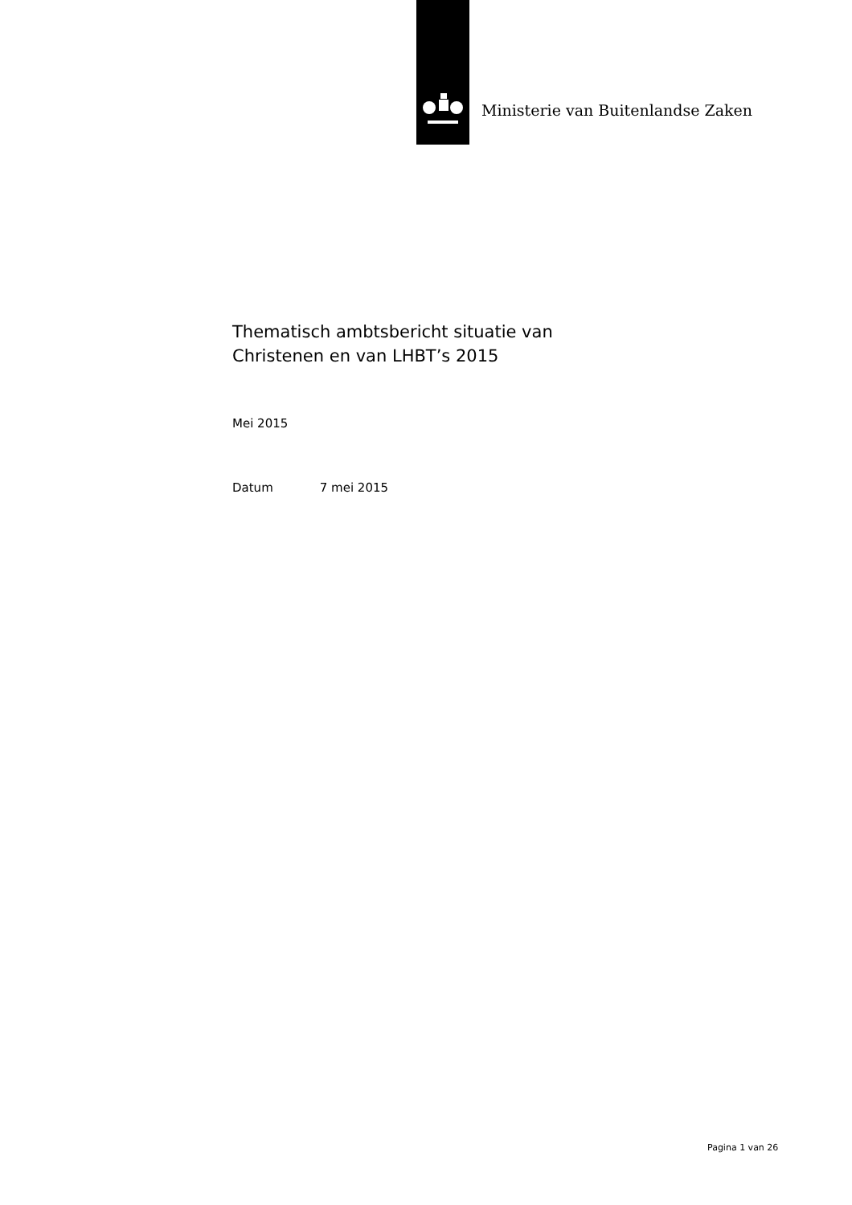Ministerie van Buitenlandse Zaken
Thematisch ambtsbericht situatie van
Christenen en van LHBT’s 2015
Mei 2015
Datum 7 mei 2015
Pagina 1 van 26